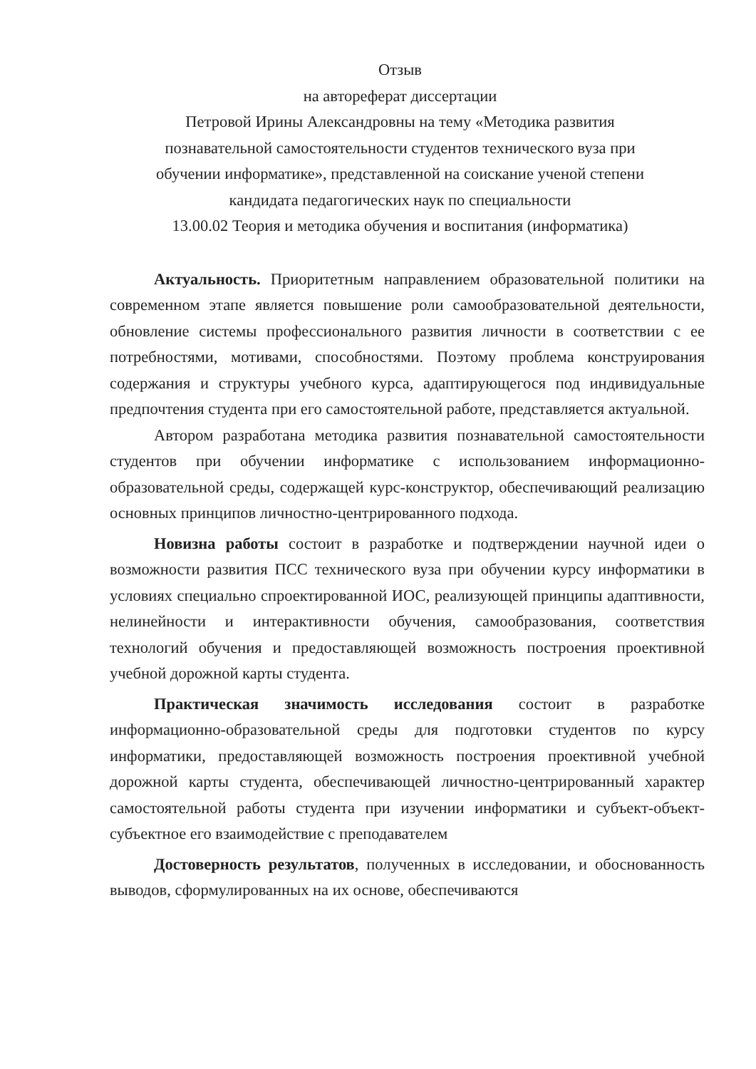Отзыв
на автореферат диссертации
Петровой Ирины Александровны на тему «Методика развития
познавательной самостоятельности студентов технического вуза при
обучении информатике», представленной на соискание ученой степени
кандидата педагогических наук по специальности
13.00.02 Теория и методика обучения и воспитания (информатика)
Актуальность. Приоритетным направлением образовательной политики на современном этапе является повышение роли самообразовательной деятельности, обновление системы профессионального развития личности в соответствии с ее потребностями, мотивами, способностями. Поэтому проблема конструирования содержания и структуры учебного курса, адаптирующегося под индивидуальные предпочтения студента при его самостоятельной работе, представляется актуальной.
Автором разработана методика развития познавательной самостоятельности студентов при обучении информатике с использованием информационно-образовательной среды, содержащей курс-конструктор, обеспечивающий реализацию основных принципов личностно-центрированного подхода.
Новизна работы состоит в разработке и подтверждении научной идеи о возможности развития ПСС технического вуза при обучении курсу информатики в условиях специально спроектированной ИОС, реализующей принципы адаптивности, нелинейности и интерактивности обучения, самообразования, соответствия технологий обучения и предоставляющей возможность построения проективной учебной дорожной карты студента.
Практическая значимость исследования состоит в разработке информационно-образовательной среды для подготовки студентов по курсу информатики, предоставляющей возможность построения проективной учебной дорожной карты студента, обеспечивающей личностно-центрированный характер самостоятельной работы студента при изучении информатики и субъект-объект-субъектное его взаимодействие с преподавателем
Достоверность результатов, полученных в исследовании, и обоснованность выводов, сформулированных на их основе, обеспечиваются